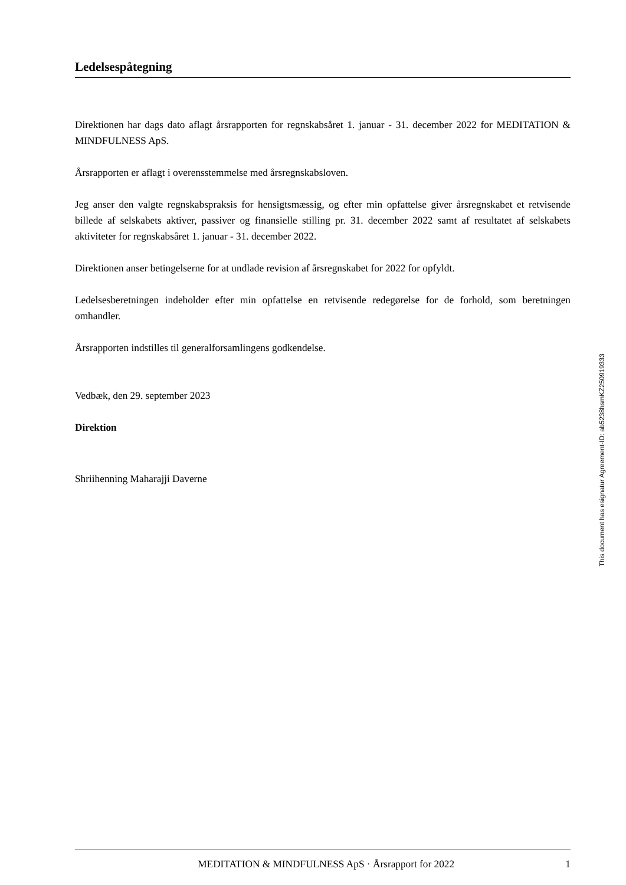Ledelsespåtegning
Direktionen har dags dato aflagt årsrapporten for regnskabsåret 1. januar - 31. december 2022 for MEDITATION & MINDFULNESS ApS.
Årsrapporten er aflagt i overensstemmelse med årsregnskabsloven.
Jeg anser den valgte regnskabspraksis for hensigtsmæssig, og efter min opfattelse giver årsregnskabet et retvisende billede af selskabets aktiver, passiver og finansielle stilling pr. 31. december 2022 samt af resultatet af selskabets aktiviteter for regnskabsåret 1. januar - 31. december 2022.
Direktionen anser betingelserne for at undlade revision af årsregnskabet for 2022 for opfyldt.
Ledelsesberetningen indeholder efter min opfattelse en retvisende redegørelse for de forhold, som beretningen omhandler.
Årsrapporten indstilles til generalforsamlingens godkendelse.
Vedbæk, den 29. september 2023
Direktion
Shriihenning Maharajji Daverne
This document has esignatur Agreement-ID: ab5238hsmKZ250919333
MEDITATION & MINDFULNESS ApS · Årsrapport for 2022 1